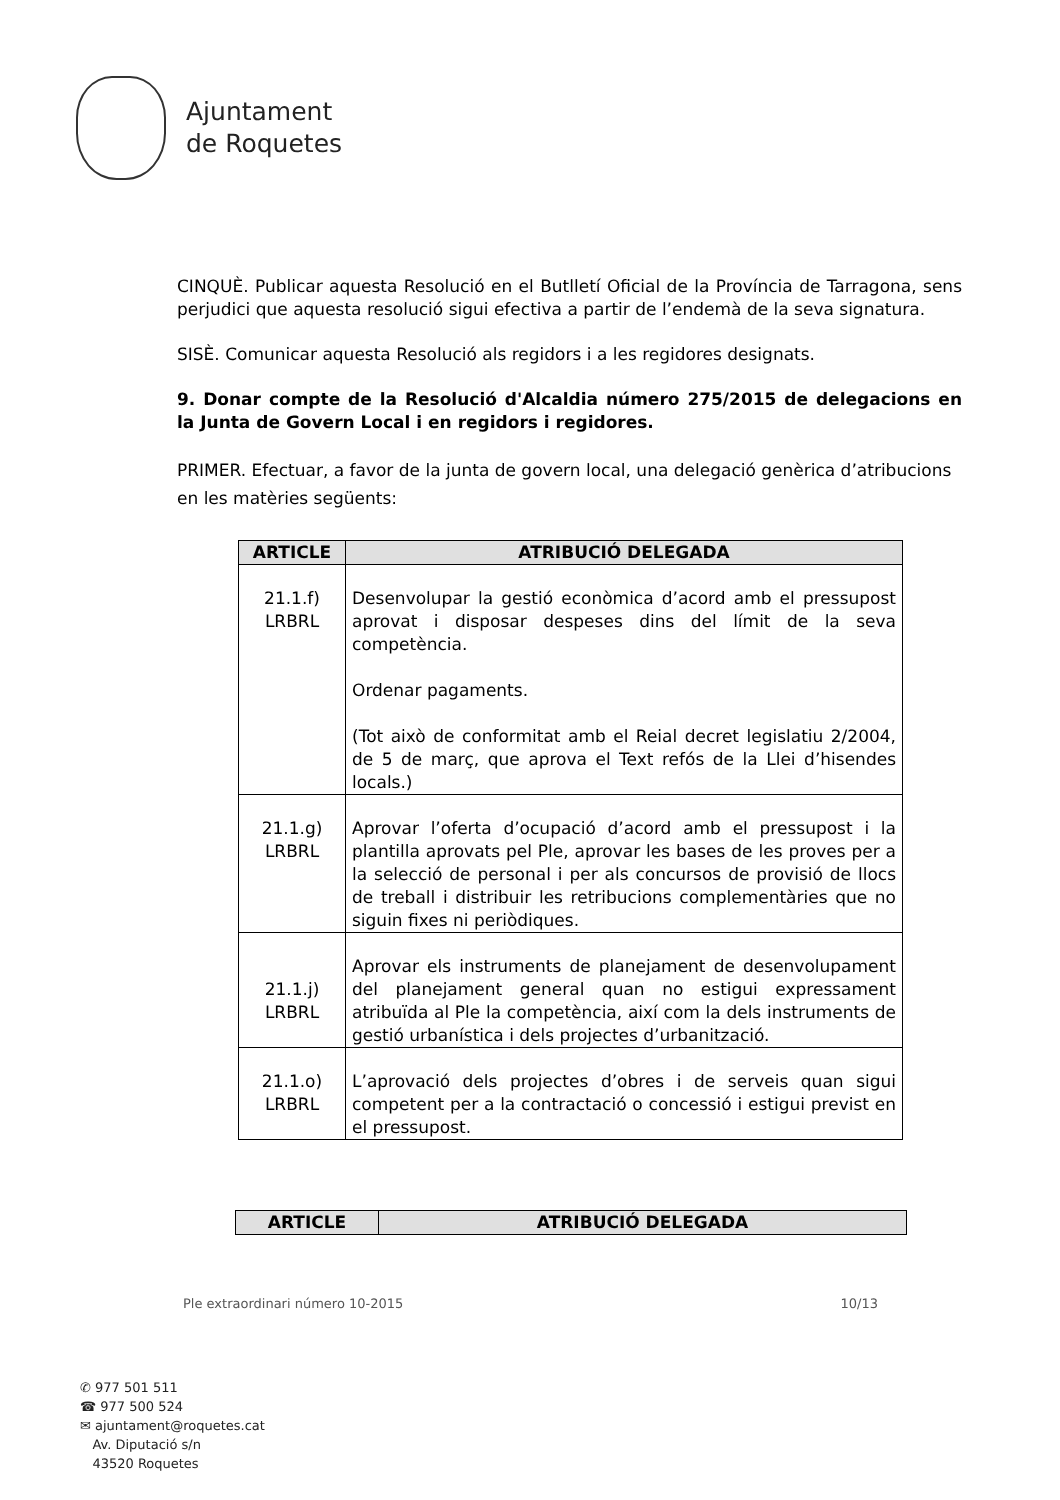Ajuntament
de Roquetes
CINQUÈ. Publicar aquesta Resolució en el Butlletí Oficial de la Província de Tarragona, sens perjudici que aquesta resolució sigui efectiva a partir de l’endemà de la seva signatura.
SISÈ. Comunicar aquesta Resolució als regidors i a les regidores designats.
9. Donar compte de la Resolució d'Alcaldia número 275/2015 de delegacions en la Junta de Govern Local i en regidors i regidores.
PRIMER. Efectuar, a favor de la junta de govern local, una delegació genèrica d’atribucions en les matèries següents:
| ARTICLE | ATRIBUCIÓ DELEGADA |
| --- | --- |
| 21.1.f) LRBRL | Desenvolupar la gestió econòmica d’acord amb el pressupost aprovat i disposar despeses dins del límit de la seva competència. Ordenar pagaments. (Tot això de conformitat amb el Reial decret legislatiu 2/2004, de 5 de març, que aprova el Text refós de la Llei d’hisendes locals.) |
| 21.1.g) LRBRL | Aprovar l’oferta d’ocupació d’acord amb el pressupost i la plantilla aprovats pel Ple, aprovar les bases de les proves per a la selecció de personal i per als concursos de provisió de llocs de treball i distribuir les retribucions complementàries que no siguin fixes ni periòdiques. |
| 21.1.j) LRBRL | Aprovar els instruments de planejament de desenvolupament del planejament general quan no estigui expressament atribuïda al Ple la competència, així com la dels instruments de gestió urbanística i dels projectes d’urbanització. |
| 21.1.o) LRBRL | L’aprovació dels projectes d’obres i de serveis quan sigui competent per a la contractació o concessió i estigui previst en el pressupost. |
| ARTICLE | ATRIBUCIÓ DELEGADA |
| --- | --- |
Ple extraordinari número 10-2015 10/13
✆ 977 501 511
☎ 977 500 524
✉ ajuntament@roquetes.cat
Av. Diputació s/n
43520 Roquetes